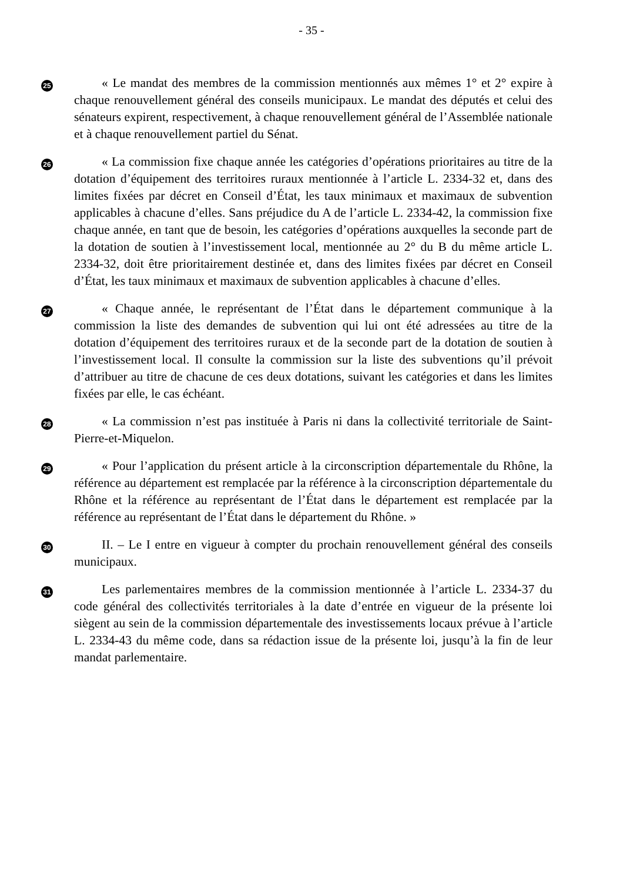- 35 -
25
« Le mandat des membres de la commission mentionnés aux mêmes 1° et 2° expire à chaque renouvellement général des conseils municipaux. Le mandat des députés et celui des sénateurs expirent, respectivement, à chaque renouvellement général de l’Assemblée nationale et à chaque renouvellement partiel du Sénat.
26
« La commission fixe chaque année les catégories d’opérations prioritaires au titre de la dotation d’équipement des territoires ruraux mentionnée à l’article L. 2334-32 et, dans des limites fixées par décret en Conseil d’État, les taux minimaux et maximaux de subvention applicables à chacune d’elles. Sans préjudice du A de l’article L. 2334-42, la commission fixe chaque année, en tant que de besoin, les catégories d’opérations auxquelles la seconde part de la dotation de soutien à l’investissement local, mentionnée au 2° du B du même article L. 2334-32, doit être prioritairement destinée et, dans des limites fixées par décret en Conseil d’État, les taux minimaux et maximaux de subvention applicables à chacune d’elles.
27
« Chaque année, le représentant de l’État dans le département communique à la commission la liste des demandes de subvention qui lui ont été adressées au titre de la dotation d’équipement des territoires ruraux et de la seconde part de la dotation de soutien à l’investissement local. Il consulte la commission sur la liste des subventions qu’il prévoit d’attribuer au titre de chacune de ces deux dotations, suivant les catégories et dans les limites fixées par elle, le cas échéant.
28
« La commission n’est pas instituée à Paris ni dans la collectivité territoriale de Saint-Pierre-et-Miquelon.
29
« Pour l’application du présent article à la circonscription départementale du Rhône, la référence au département est remplacée par la référence à la circonscription départementale du Rhône et la référence au représentant de l’État dans le département est remplacée par la référence au représentant de l’État dans le département du Rhône. »
30
II. – Le I entre en vigueur à compter du prochain renouvellement général des conseils municipaux.
31
Les parlementaires membres de la commission mentionnée à l’article L. 2334-37 du code général des collectivités territoriales à la date d’entrée en vigueur de la présente loi siègent au sein de la commission départementale des investissements locaux prévue à l’article L. 2334-43 du même code, dans sa rédaction issue de la présente loi, jusqu’à la fin de leur mandat parlementaire.